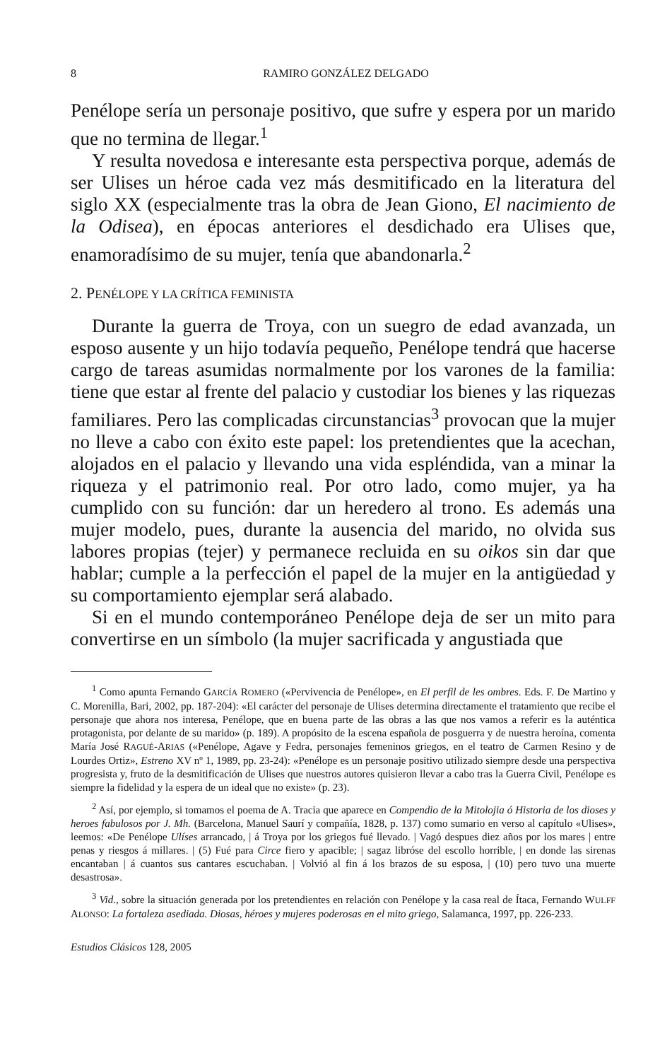8 RAMIRO GONZÁLEZ DELGADO
Penélope sería un personaje positivo, que sufre y espera por un marido que no termina de llegar.<sup>1</sup>
Y resulta novedosa e interesante esta perspectiva porque, además de ser Ulises un héroe cada vez más desmitificado en la literatura del siglo XX (especialmente tras la obra de Jean Giono, El nacimiento de la Odisea), en épocas anteriores el desdichado era Ulises que, enamoradísimo de su mujer, tenía que abandonarla.<sup>2</sup>
2. PENÉLOPE Y LA CRÍTICA FEMINISTA
Durante la guerra de Troya, con un suegro de edad avanzada, un esposo ausente y un hijo todavía pequeño, Penélope tendrá que hacerse cargo de tareas asumidas normalmente por los varones de la familia: tiene que estar al frente del palacio y custodiar los bienes y las riquezas familiares. Pero las complicadas circunstancias<sup>3</sup> provocan que la mujer no lleve a cabo con éxito este papel: los pretendientes que la acechan, alojados en el palacio y llevando una vida espléndida, van a minar la riqueza y el patrimonio real. Por otro lado, como mujer, ya ha cumplido con su función: dar un heredero al trono. Es además una mujer modelo, pues, durante la ausencia del marido, no olvida sus labores propias (tejer) y permanece recluida en su oikos sin dar que hablar; cumple a la perfección el papel de la mujer en la antigüedad y su comportamiento ejemplar será alabado.
Si en el mundo contemporáneo Penélope deja de ser un mito para convertirse en un símbolo (la mujer sacrificada y angustiada que
<sup>1</sup> Como apunta Fernando GARCÍA ROMERO («Pervivencia de Penélope», en El perfil de les ombres. Eds. F. De Martino y C. Morenilla, Bari, 2002, pp. 187-204): «El carácter del personaje de Ulises determina directamente el tratamiento que recibe el personaje que ahora nos interesa, Penélope, que en buena parte de las obras a las que nos vamos a referir es la auténtica protagonista, por delante de su marido» (p. 189). A propósito de la escena española de posguerra y de nuestra heroína, comenta María José RAGUÉ-ARIAS («Penélope, Agave y Fedra, personajes femeninos griegos, en el teatro de Carmen Resino y de Lourdes Ortiz», Estreno XV nº 1, 1989, pp. 23-24): «Penélope es un personaje positivo utilizado siempre desde una perspectiva progresista y, fruto de la desmitificación de Ulises que nuestros autores quisieron llevar a cabo tras la Guerra Civil, Penélope es siempre la fidelidad y la espera de un ideal que no existe» (p. 23).
<sup>2</sup> Así, por ejemplo, si tomamos el poema de A. Tracia que aparece en Compendio de la Mitolojia ó Historia de los dioses y heroes fabulosos por J. Mh. (Barcelona, Manuel Saurí y compañía, 1828, p. 137) como sumario en verso al capítulo «Ulises», leemos: «De Penélope Ulíses arrancado, | á Troya por los griegos fué llevado. | Vagó despues diez años por los mares | entre penas y riesgos á millares. | (5) Fué para Circe fiero y apacible; | sagaz libróse del escollo horrible, | en donde las sirenas encantaban | á cuantos sus cantares escuchaban. | Volvió al fin á los brazos de su esposa, | (10) pero tuvo una muerte desastrosa».
<sup>3</sup> Vid., sobre la situación generada por los pretendientes en relación con Penélope y la casa real de Ítaca, Fernando WULFF ALONSO: La fortaleza asediada. Diosas, héroes y mujeres poderosas en el mito griego, Salamanca, 1997, pp. 226-233.
Estudios Clásicos 128, 2005